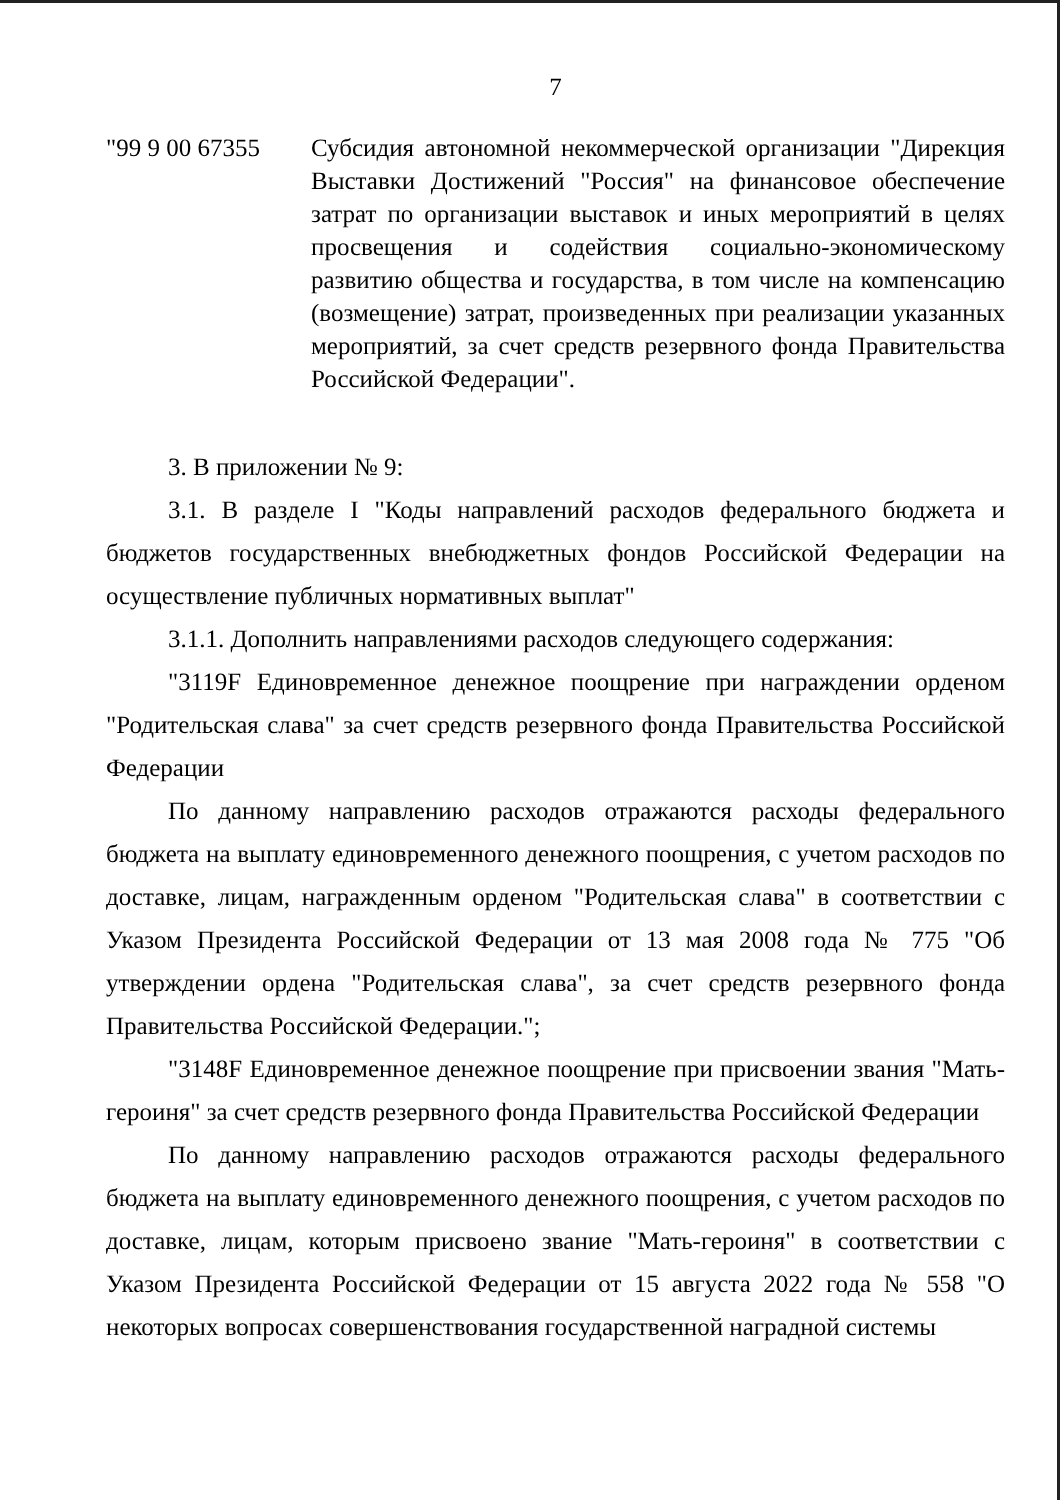7
"99 9 00 67355
Субсидия автономной некоммерческой организации "Дирекция Выставки Достижений "Россия" на финансовое обеспечение затрат по организации выставок и иных мероприятий в целях просвещения и содействия социально-экономическому развитию общества и государства, в том числе на компенсацию (возмещение) затрат, произведенных при реализации указанных мероприятий, за счет средств резервного фонда Правительства Российской Федерации".
3. В приложении № 9:
3.1. В разделе I "Коды направлений расходов федерального бюджета и бюджетов государственных внебюджетных фондов Российской Федерации на осуществление публичных нормативных выплат"
3.1.1. Дополнить направлениями расходов следующего содержания:
"3119F Единовременное денежное поощрение при награждении орденом "Родительская слава" за счет средств резервного фонда Правительства Российской Федерации
По данному направлению расходов отражаются расходы федерального бюджета на выплату единовременного денежного поощрения, с учетом расходов по доставке, лицам, награжденным орденом "Родительская слава" в соответствии с Указом Президента Российской Федерации от 13 мая 2008 года № 775 "Об утверждении ордена "Родительская слава", за счет средств резервного фонда Правительства Российской Федерации.";
"3148F Единовременное денежное поощрение при присвоении звания "Мать-героиня" за счет средств резервного фонда Правительства Российской Федерации
По данному направлению расходов отражаются расходы федерального бюджета на выплату единовременного денежного поощрения, с учетом расходов по доставке, лицам, которым присвоено звание "Мать-героиня" в соответствии с Указом Президента Российской Федерации от 15 августа 2022 года № 558 "О некоторых вопросах совершенствования государственной наградной системы